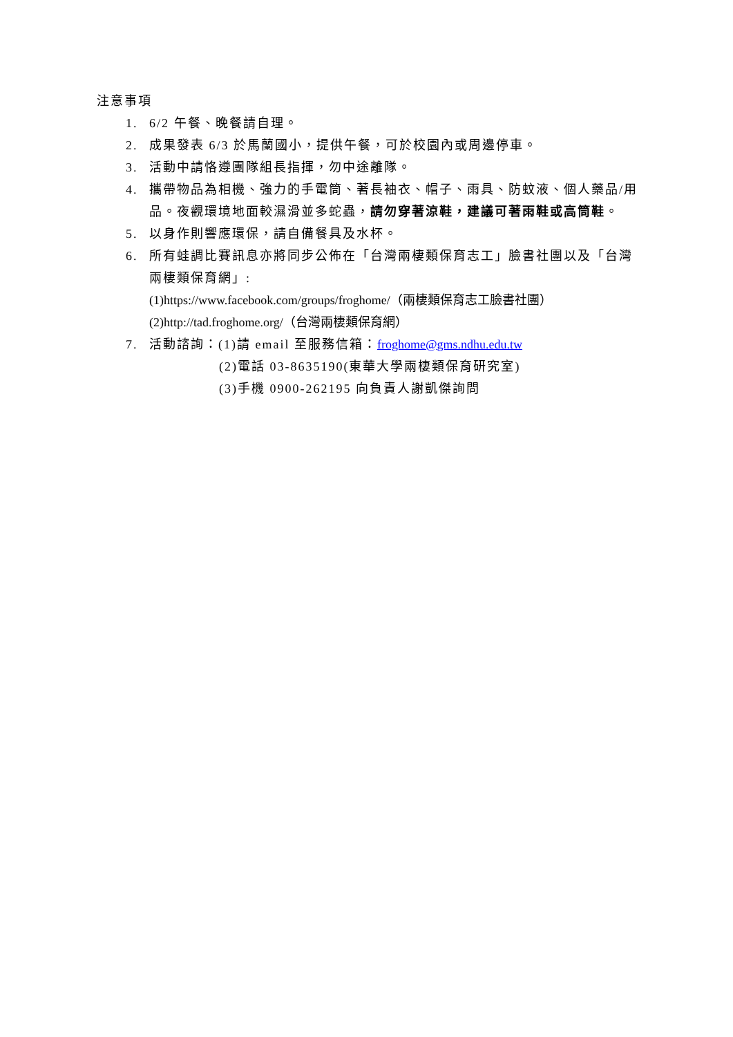注意事項
1. 6/2 午餐、晚餐請自理。
2. 成果發表 6/3 於馬蘭國小，提供午餐，可於校園內或周邊停車。
3. 活動中請恪遵團隊組長指揮，勿中途離隊。
4. 攜帶物品為相機、強力的手電筒、著長袖衣、帽子、雨具、防蚊液、個人藥品/用品。夜觀環境地面較濕滑並多蛇蟲，請勿穿著涼鞋，建議可著雨鞋或高筒鞋。
5. 以身作則響應環保，請自備餐具及水杯。
6. 所有蛙調比賽訊息亦將同步公佈在「台灣兩棲類保育志工」臉書社團以及「台灣兩棲類保育網」:
(1)https://www.facebook.com/groups/froghome/（兩棲類保育志工臉書社團）
(2)http://tad.froghome.org/（台灣兩棲類保育網）
7. 活動諮詢：(1)請 email 至服務信箱：froghome@gms.ndhu.edu.tw
(2)電話 03-8635190(東華大學兩棲類保育研究室)
(3)手機 0900-262195 向負責人謝凱傑詢問